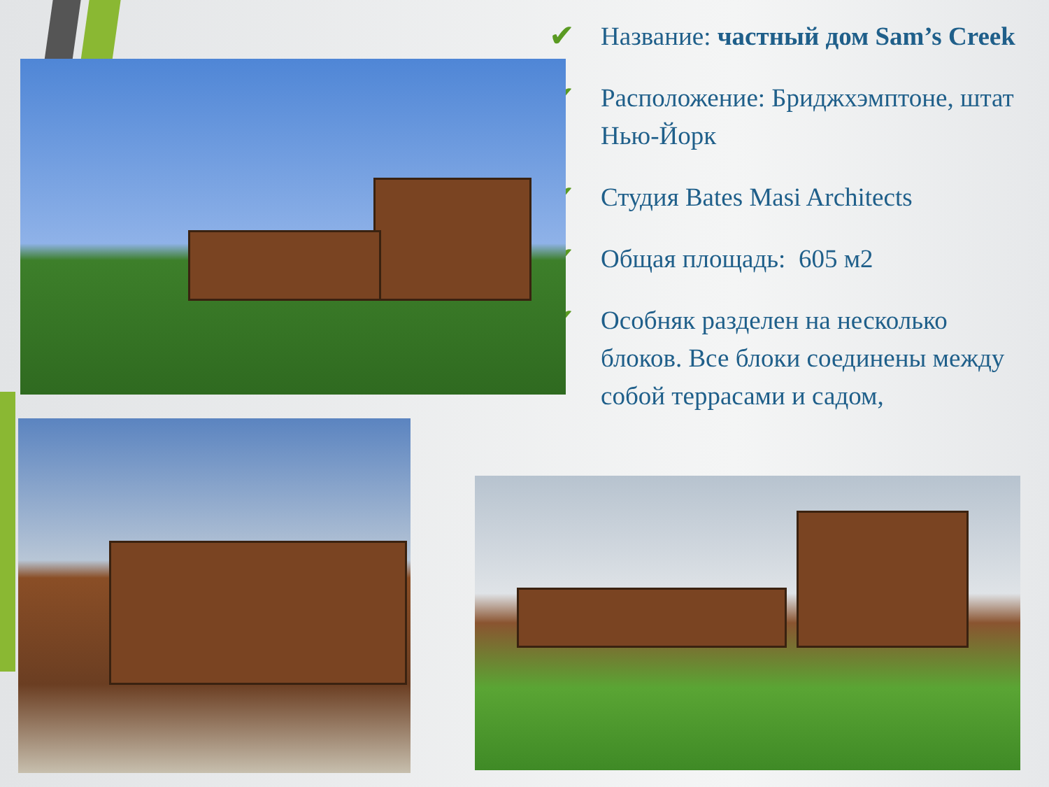✔
Название: частный дом Sam’s Creek
✔
Расположение: Бриджхэмптоне, штат Нью-Йорк
✔
Студия Bates Masi Architects
✔
Общая площадь: 605 м2
✔
Особняк разделен на несколько блоков. Все блоки соединены между собой террасами и садом,